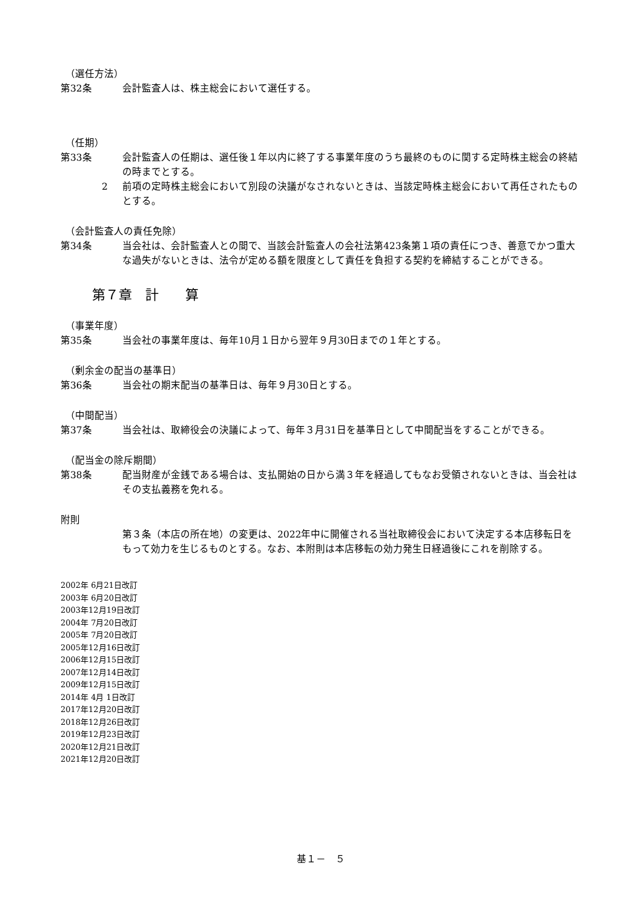（選任方法）
第32条 会計監査人は、株主総会において選任する。
（任期）
第33条 会計監査人の任期は、選任後１年以内に終了する事業年度のうち最終のものに関する定時株主総会の終結の時までとする。
2 前項の定時株主総会において別段の決議がなされないときは、当該定時株主総会において再任されたものとする。
（会計監査人の責任免除）
第34条 当会社は、会計監査人との間で、当該会計監査人の会社法第423条第１項の責任につき、善意でかつ重大な過失がないときは、法令が定める額を限度として責任を負担する契約を締結することができる。
第７章　計　　算
（事業年度）
第35条 当会社の事業年度は、毎年10月１日から翌年９月30日までの１年とする。
（剰余金の配当の基準日）
第36条 当会社の期末配当の基準日は、毎年９月30日とする。
（中間配当）
第37条 当会社は、取締役会の決議によって、毎年３月31日を基準日として中間配当をすることができる。
（配当金の除斥期間）
第38条 配当財産が金銭である場合は、支払開始の日から満３年を経過してもなお受領されないときは、当会社はその支払義務を免れる。
附則
第３条（本店の所在地）の変更は、2022年中に開催される当社取締役会において決定する本店移転日をもって効力を生じるものとする。なお、本附則は本店移転の効力発生日経過後にこれを削除する。
2002年 6月21日改訂
2003年 6月20日改訂
2003年12月19日改訂
2004年 7月20日改訂
2005年 7月20日改訂
2005年12月16日改訂
2006年12月15日改訂
2007年12月14日改訂
2009年12月15日改訂
2014年 4月 1日改訂
2017年12月20日改訂
2018年12月26日改訂
2019年12月23日改訂
2020年12月21日改訂
2021年12月20日改訂
基１－　５